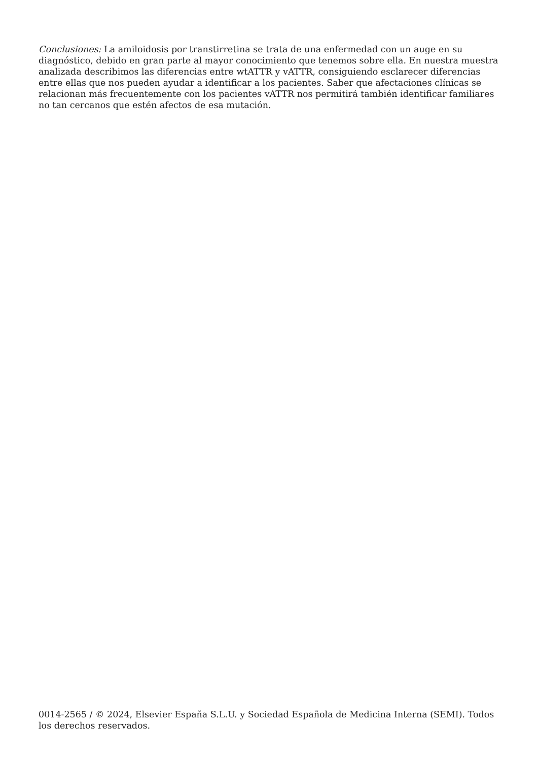Conclusiones: La amiloidosis por transtirretina se trata de una enfermedad con un auge en su diagnóstico, debido en gran parte al mayor conocimiento que tenemos sobre ella. En nuestra muestra analizada describimos las diferencias entre wtATTR y vATTR, consiguiendo esclarecer diferencias entre ellas que nos pueden ayudar a identificar a los pacientes. Saber que afectaciones clínicas se relacionan más frecuentemente con los pacientes vATTR nos permitirá también identificar familiares no tan cercanos que estén afectos de esa mutación.
0014-2565 / © 2024, Elsevier España S.L.U. y Sociedad Española de Medicina Interna (SEMI). Todos los derechos reservados.